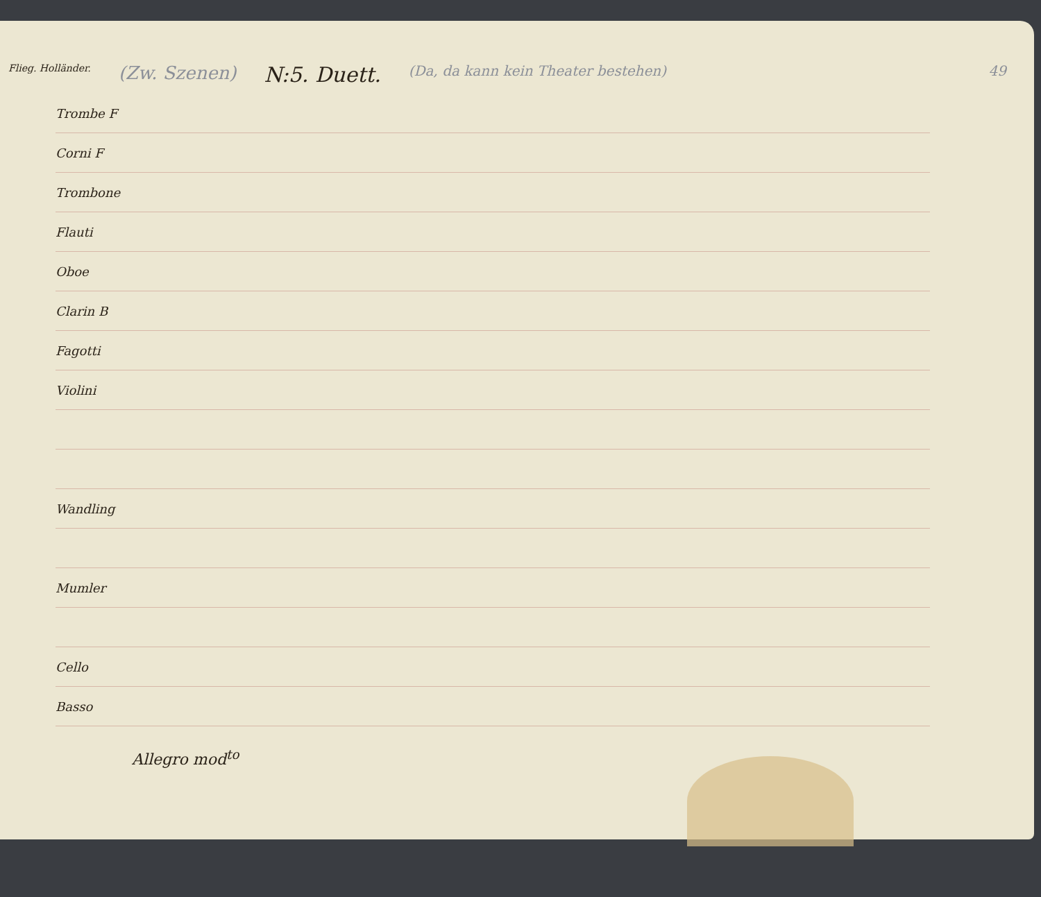Flieg. Holländer.
(Zw. Szenen)
N:5. Duett.
(Da, da kann kein Theater bestehen)
49
Trombe F
Corni F
Trombone
Flauti
Oboe
Clarin B
Fagotti
Violini
Wandling
Mumler
Cello
Basso
Allegro mod<sup>to</sup>